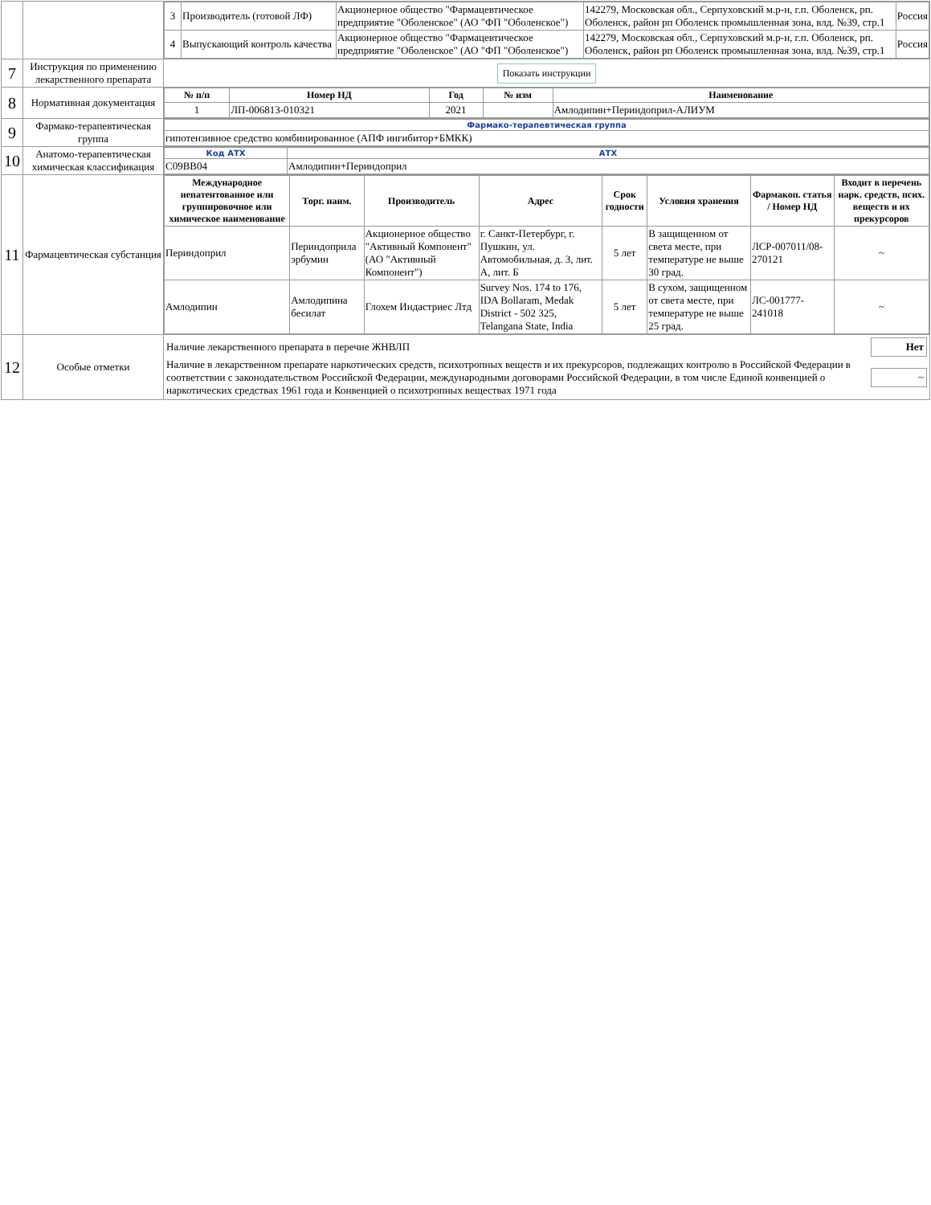| | | / 3 / Производитель (готовой ЛФ) / Акционерное общество "Фармацевтическое предприятие "Оболенское" (АО "ФП "Оболенское") / 142279, Московская обл., Серпуховский м.р-н, г.п. Оболенск, рп. Оболенск, район рп Оболенск промышленная зона, влд. №39, стр.1 / Россия / / 4 / Выпускающий контроль качества / Акционерное общество "Фармацевтическое предприятие "Оболенское" (АО "ФП "Оболенское") / 142279, Московская обл., Серпуховский м.р-н, г.п. Оболенск, рп. Оболенск, район рп Оболенск промышленная зона, влд. №39, стр.1 / Россия / |
| 7 | Инструкция по применению лекарственного препарата | Показать инструкции |
| 8 | Нормативная документация | / № п/п / Номер НД / Год / № изм / Наименование / / --- / --- / --- / --- / --- / / 1 / ЛП-006813-010321 / 2021 / / Амлодипин+Периндоприл-АЛИУМ / |
| 9 | Фармако-терапевтическая группа | / Фармако-терапевтическая группа / / --- / / гипотензивное средство комбинированное (АПФ ингибитор+БМКК) / |
| 10 | Анатомо-терапевтическая химическая классификация | / Код АТХ / АТХ / / --- / --- / / C09BB04 / Амлодипин+Периндоприл / |
| 11 | Фармацевтическая субстанция | / Международное непатентованное или группировочное или химическое наименование / Торг. наим. / Производитель / Адрес / Срок годности / Условия хранения / Фармакоп. статья / Номер НД / Входит в перечень нарк. средств, псих. веществ и их прекурсоров / / --- / --- / --- / --- / --- / --- / --- / --- / / Периндоприл / Периндоприла эрбумин / Акционерное общество "Активный Компонент" (АО "Активный Компонент") / г. Санкт-Петербург, г. Пушкин, ул. Автомобильная, д. 3, лит. А, лит. Б / 5 лет / В защищенном от света месте, при температуре не выше 30 град. / ЛСР-007011/08-270121 / ~ / / Амлодипин / Амлодипина бесилат / Глохем Индастриес Лтд / Survey Nos. 174 to 176, IDA Bollaram, Medak District - 502 325, Telangana State, India / 5 лет / В сухом, защищенном от света месте, при температуре не выше 25 град. / ЛС-001777-241018 / ~ / |
| 12 | Особые отметки | / Наличие лекарственного препарата в перечне ЖНВЛП / Нет / / Наличие в лекарственном препарате наркотических средств, психотропных веществ и их прекурсоров, подлежащих контролю в Российской Федерации в соответствии с законодательством Российской Федерации, международными договорами Российской Федерации, в том числе Единой конвенцией о наркотических средствах 1961 года и Конвенцией о психотропных веществах 1971 года / ~ / |